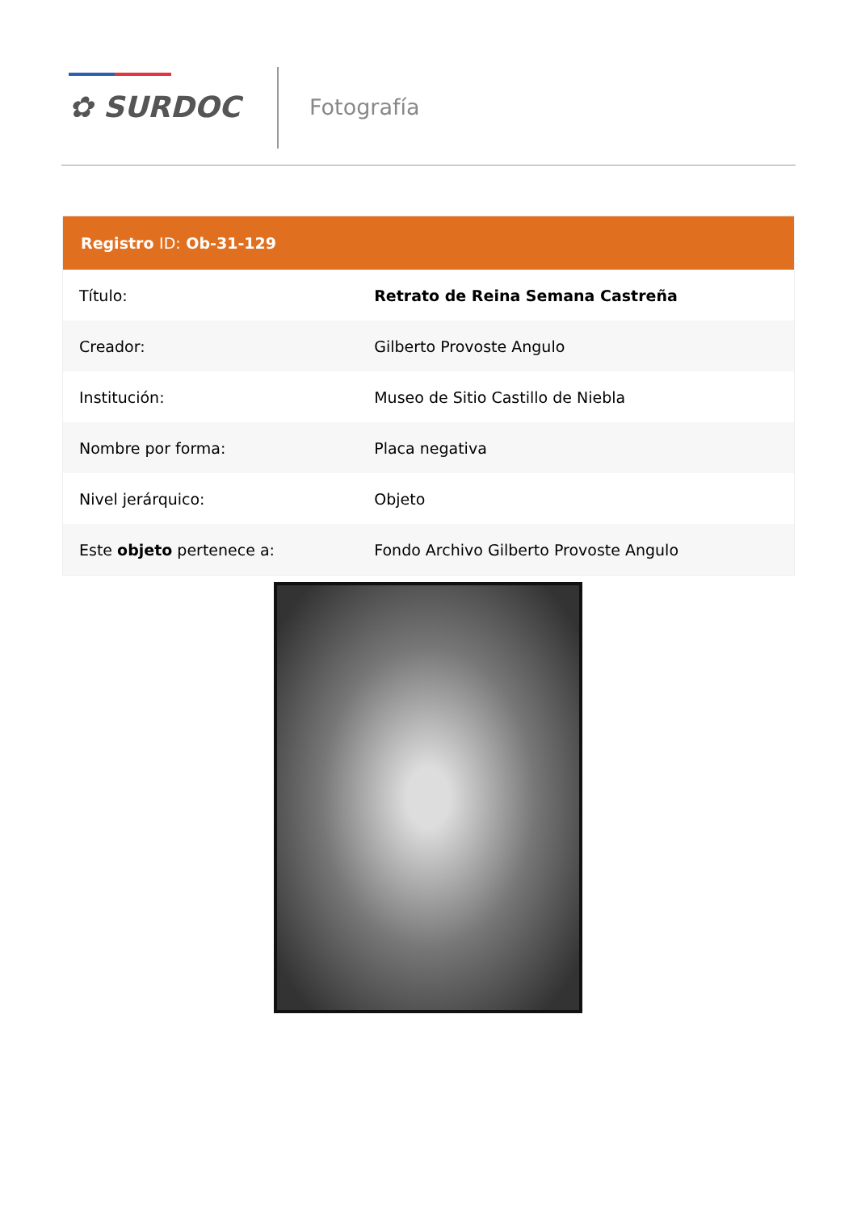✿ SURDOC Fotografía
| Registro ID: Ob-31-129 | |
| --- | --- |
| Título: | Retrato de Reina Semana Castreña |
| Creador: | Gilberto Provoste Angulo |
| Institución: | Museo de Sitio Castillo de Niebla |
| Nombre por forma: | Placa negativa |
| Nivel jerárquico: | Objeto |
| Este objeto pertenece a: | Fondo Archivo Gilberto Provoste Angulo |